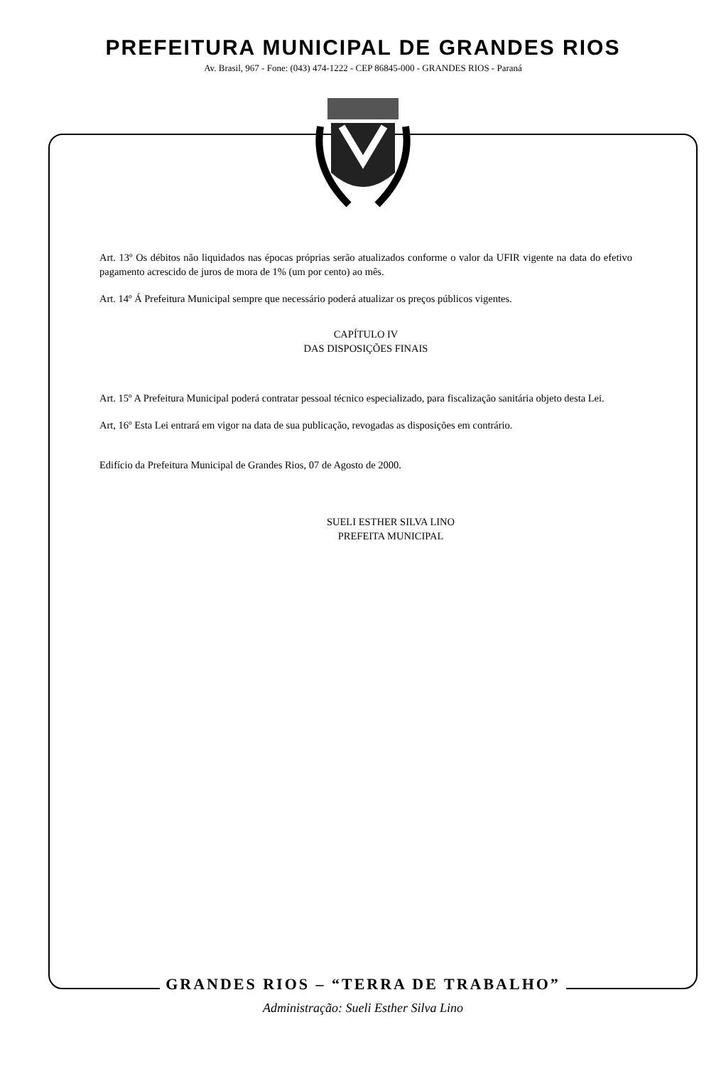PREFEITURA MUNICIPAL DE GRANDES RIOS
Av. Brasil, 967 - Fone: (043) 474-1222 - CEP 86845-000 - GRANDES RIOS - Paraná
Art. 13º Os débitos não liquidados nas épocas próprias serão atualizados conforme o valor da UFIR vigente na data do efetivo pagamento acrescido de juros de mora de 1% (um por cento) ao mês.
Art. 14º Á Prefeitura Municipal sempre que necessário poderá atualizar os preços públicos vigentes.
CAPÍTULO IV
DAS DISPOSIÇÕES FINAIS
Art. 15º A Prefeitura Municipal poderá contratar pessoal técnico especializado, para fiscalização sanitária objeto desta Lei.
Art, 16º Esta Lei entrará em vigor na data de sua publicação, revogadas as disposições em contrário.
Edifício da Prefeitura Municipal de Grandes Rios, 07 de Agosto de 2000.
SUELI ESTHER SILVA LINO
PREFEITA MUNICIPAL
GRANDES RIOS – “TERRA DE TRABALHO”
Administração: Sueli Esther Silva Lino